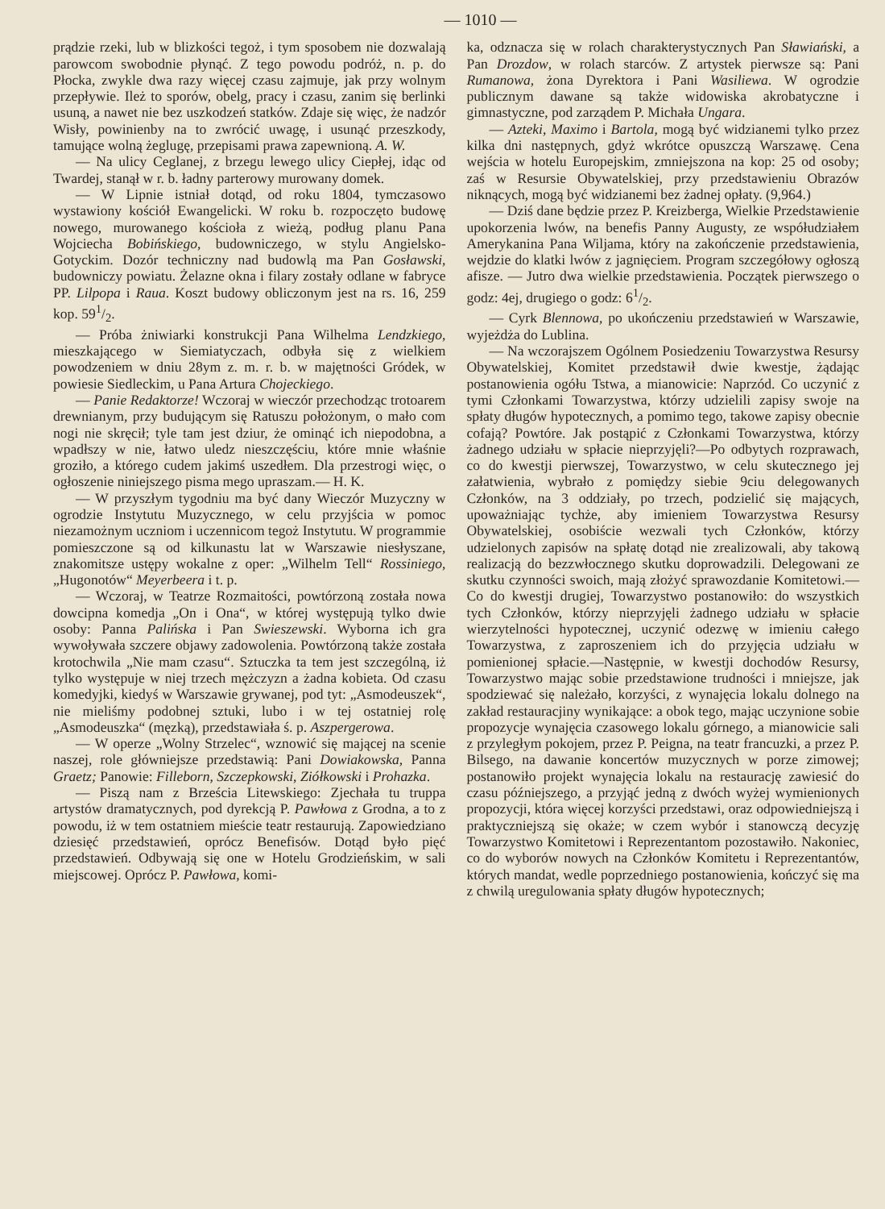— 1010 —
prądzie rzeki, lub w blizkości tegoż, i tym sposobem nie dozwalają parowcom swobodnie płynąć. Z tego powodu podróż, n. p. do Płocka, zwykle dwa razy więcej czasu zajmuje, jak przy wolnym przepływie. Ileż to sporów, obelg, pracy i czasu, zanim się berlinki usuną, a nawet nie bez uszkodzeń statków. Zdaje się więc, że nadzór Wisły, powinienby na to zwrócić uwagę, i usunąć przeszkody, tamujące wolną żeglugę, przepisami prawa zapewnioną. A. W.
— Na ulicy Ceglanej, z brzegu lewego ulicy Ciepłej, idąc od Twardej, stanął w r. b. ładny parterowy murowany domek.
— W Lipnie istniał dotąd, od roku 1804, tymczasowo wystawiony kościół Ewangelicki. W roku b. rozpoczęto budowę nowego, murowanego kościoła z wieżą, podług planu Pana Wojciecha Bobińskiego, budowniczego, w stylu Angielsko-Gotyckim. Dozór techniczny nad budowlą ma Pan Gosławski, budowniczy powiatu. Żelazne okna i filary zostały odlane w fabryce PP. Lilpopa i Raua. Koszt budowy obliczonym jest na rs. 16, 259 kop. 591/2.
— Próba żniwiarki konstrukcji Pana Wilhelma Lendzkiego, mieszkającego w Siemiatyczach, odbyła się z wielkiem powodzeniem w dniu 28ym z. m. r. b. w majętności Gródek, w powiesie Siedleckim, u Pana Artura Chojeckiego.
— Panie Redaktorze! Wczoraj w wieczór przechodząc trotoarem drewnianym, przy budującym się Ratuszu położonym, o mało com nogi nie skręcił; tyle tam jest dziur, że ominąć ich niepodobna, a wpadłszy w nie, łatwo uledz nieszczęściu, które mnie właśnie groziło, a którego cudem jakimś uszedłem. Dla przestrogi więc, o ogłoszenie niniejszego pisma mego upraszam.— H. K.
— W przyszłym tygodniu ma być dany Wieczór Muzyczny w ogrodzie Instytutu Muzycznego, w celu przyjścia w pomoc niezamożnym uczniom i uczennicom tegoż Instytutu. W programmie pomieszczone są od kilkunastu lat w Warszawie niesłyszane, znakomitsze ustępy wokalne z oper: „Wilhelm Tell“ Rossiniego, „Hugonotów“ Meyerbeera i t. p.
— Wczoraj, w Teatrze Rozmaitości, powtórzoną została nowa dowcipna komedja „On i Ona“, w której występują tylko dwie osoby: Panna Palińska i Pan Swieszewski. Wyborna ich gra wywoływała szczere objawy zadowolenia. Powtórzoną także została krotochwila „Nie mam czasu“. Sztuczka ta tem jest szczególną, iż tylko występuje w niej trzech mężczyzn a żadna kobieta. Od czasu komedyjki, kiedyś w Warszawie grywanej, pod tyt: „Asmodeuszek“, nie mieliśmy podobnej sztuki, lubo i w tej ostatniej rolę „Asmodeuszka“ (męzką), przedstawiała ś. p. Aszpergerowa.
— W operze „Wolny Strzelec“, wznowić się mającej na scenie naszej, role główniejsze przedstawią: Pani Dowiakowska, Panna Graetz; Panowie: Filleborn, Szczepkowski, Ziółkowski i Prohazka.
— Piszą nam z Brześcia Litewskiego: Zjechała tu truppa artystów dramatycznych, pod dyrekcją P. Pawłowa z Grodna, a to z powodu, iż w tem ostatniem mieście teatr restaurują. Zapowiedziano dziesięć przedstawień, oprócz Benefisów. Dotąd było pięć przedstawień. Odbywają się one w Hotelu Grodzieńskim, w sali miejscowej. Oprócz P. Pawłowa, komi-
ka, odznacza się w rolach charakterystycznych Pan Sławiański, a Pan Drozdow, w rolach starców. Z artystek pierwsze są: Pani Rumanowa, żona Dyrektora i Pani Wasiliewa. W ogrodzie publicznym dawane są także widowiska akrobatyczne i gimnastyczne, pod zarządem P. Michała Ungara.
— Azteki, Maximo i Bartola, mogą być widzianemi tylko przez kilka dni następnych, gdyż wkrótce opuszczą Warszawę. Cena wejścia w hotelu Europejskim, zmniejszona na kop: 25 od osoby; zaś w Resursie Obywatelskiej, przy przedstawieniu Obrazów niknących, mogą być widzianemi bez żadnej opłaty. (9,964.)
— Dziś dane będzie przez P. Kreizberga, Wielkie Przedstawienie upokorzenia lwów, na benefis Panny Augusty, ze współudziałem Amerykanina Pana Wiljama, który na zakończenie przedstawienia, wejdzie do klatki lwów z jagnięciem. Program szczegółowy ogłoszą afisze. — Jutro dwa wielkie przedstawienia. Początek pierwszego o godz: 4ej, drugiego o godz: 61/2.
— Cyrk Blennowa, po ukończeniu przedstawień w Warszawie, wyjeżdża do Lublina.
— Na wczorajszem Ogólnem Posiedzeniu Towarzystwa Resursy Obywatelskiej, Komitet przedstawił dwie kwestje, żądając postanowienia ogółu Tstwa, a mianowicie: Naprzód. Co uczynić z tymi Członkami Towarzystwa, którzy udzielili zapisy swoje na spłaty długów hypotecznych, a pomimo tego, takowe zapisy obecnie cofają? Powtóre. Jak postąpić z Członkami Towarzystwa, którzy żadnego udziału w spłacie nieprzyjęli?—Po odbytych rozprawach, co do kwestji pierwszej, Towarzystwo, w celu skutecznego jej załatwienia, wybrało z pomiędzy siebie 9ciu delegowanych Członków, na 3 oddziały, po trzech, podzielić się mających, upoważniając tychże, aby imieniem Towarzystwa Resursy Obywatelskiej, osobiście wezwali tych Członków, którzy udzielonych zapisów na spłatę dotąd nie zrealizowali, aby takową realizacją do bezzwłocznego skutku doprowadzili. Delegowani ze skutku czynności swoich, mają złożyć sprawozdanie Komitetowi.—Co do kwestji drugiej, Towarzystwo postanowiło: do wszystkich tych Członków, którzy nieprzyjęli żadnego udziału w spłacie wierzytelności hypotecznej, uczynić odezwę w imieniu całego Towarzystwa, z zaproszeniem ich do przyjęcia udziału w pomienionej spłacie.—Następnie, w kwestji dochodów Resursy, Towarzystwo mając sobie przedstawione trudności i mniejsze, jak spodziewać się należało, korzyści, z wynajęcia lokalu dolnego na zakład restauracjiny wynikające: a obok tego, mając uczynione sobie propozycje wynajęcia czasowego lokalu górnego, a mianowicie sali z przyległym pokojem, przez P. Peigna, na teatr francuzki, a przez P. Bilsego, na dawanie koncertów muzycznych w porze zimowej; postanowiło projekt wynajęcia lokalu na restaurację zawiesić do czasu późniejszego, a przyjąć jedną z dwóch wyżej wymienionych propozycji, która więcej korzyści przedstawi, oraz odpowiedniejszą i praktyczniejszą się okaże; w czem wybór i stanowczą decyzję Towarzystwo Komitetowi i Reprezentantom pozostawiło. Nakoniec, co do wyborów nowych na Członków Komitetu i Reprezentantów, których mandat, wedle poprzedniego postanowienia, kończyć się ma z chwilą uregulowania spłaty długów hypotecznych;